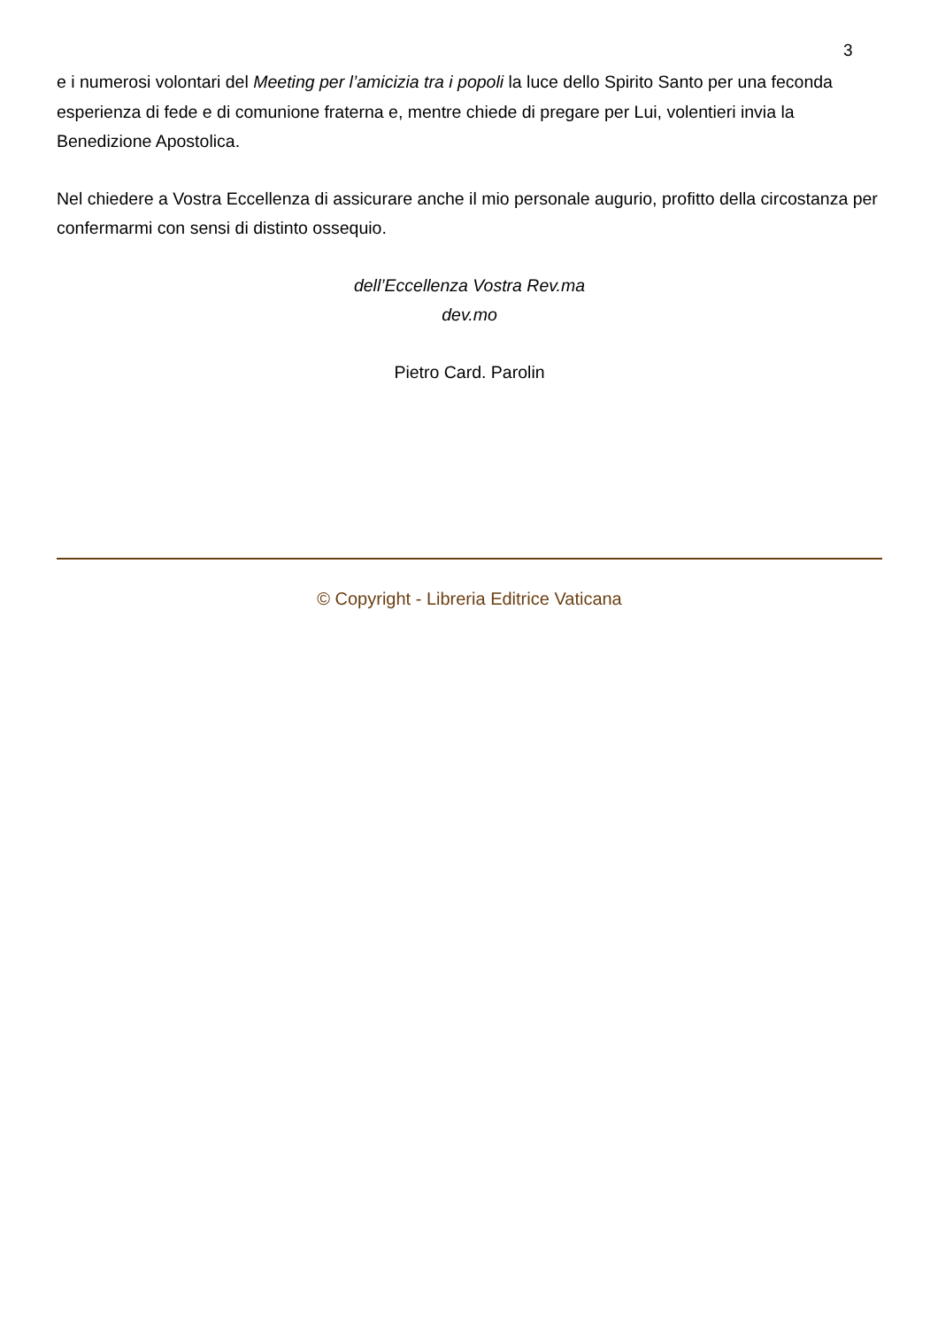3
e i numerosi volontari del Meeting per l’amicizia tra i popoli la luce dello Spirito Santo per una feconda esperienza di fede e di comunione fraterna e, mentre chiede di pregare per Lui, volentieri invia la Benedizione Apostolica.
Nel chiedere a Vostra Eccellenza di assicurare anche il mio personale augurio, profitto della circostanza per confermarmi con sensi di distinto ossequio.
dell’Eccellenza Vostra Rev.ma
dev.mo
Pietro Card. Parolin
© Copyright - Libreria Editrice Vaticana